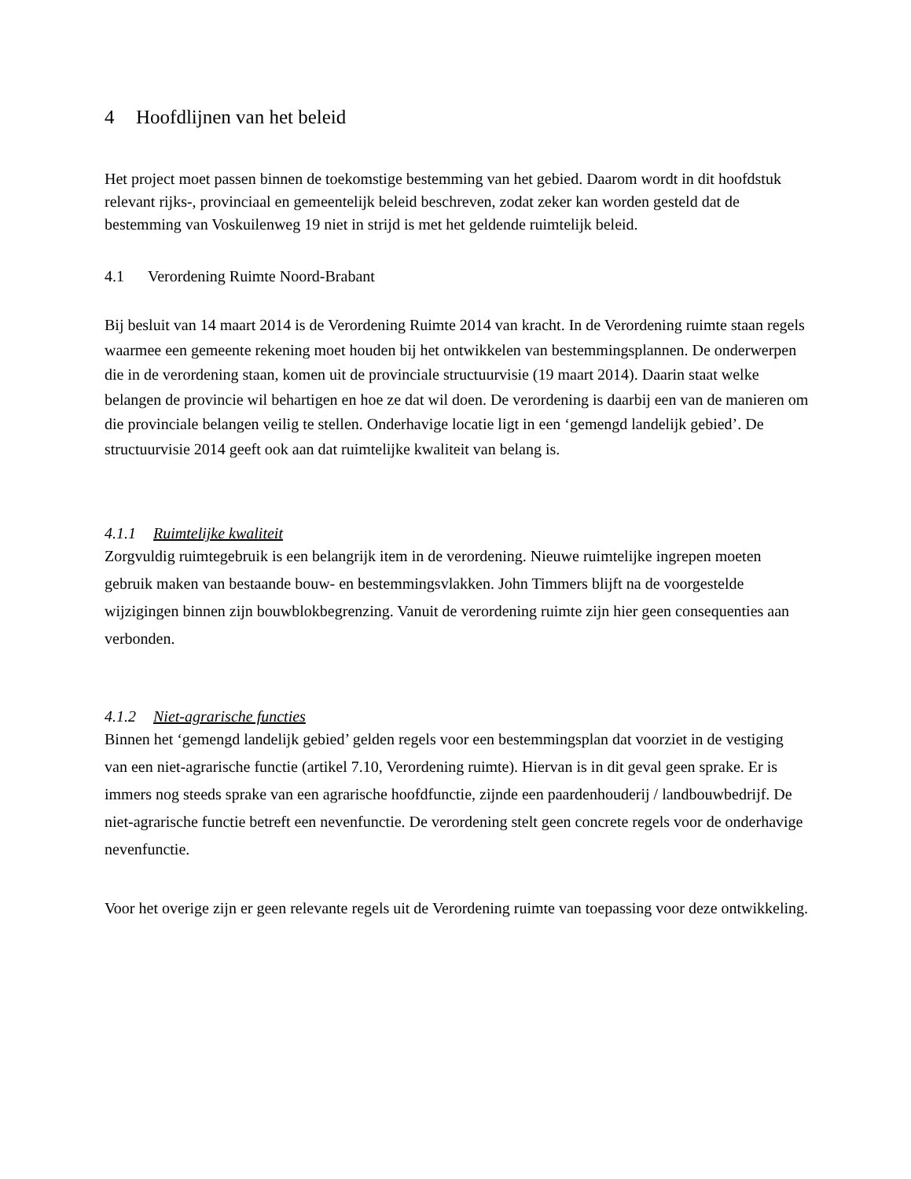4 Hoofdlijnen van het beleid
Het project moet passen binnen de toekomstige bestemming van het gebied. Daarom wordt in dit hoofdstuk relevant rijks-, provinciaal en gemeentelijk beleid beschreven, zodat zeker kan worden gesteld dat de bestemming van Voskuilenweg 19 niet in strijd is met het geldende ruimtelijk beleid.
4.1 Verordening Ruimte Noord-Brabant
Bij besluit van 14 maart 2014 is de Verordening Ruimte 2014 van kracht. In de Verordening ruimte staan regels waarmee een gemeente rekening moet houden bij het ontwikkelen van bestemmingsplannen. De onderwerpen die in de verordening staan, komen uit de provinciale structuurvisie (19 maart 2014). Daarin staat welke belangen de provincie wil behartigen en hoe ze dat wil doen. De verordening is daarbij een van de manieren om die provinciale belangen veilig te stellen. Onderhavige locatie ligt in een ‘gemengd landelijk gebied’. De structuurvisie 2014 geeft ook aan dat ruimtelijke kwaliteit van belang is.
4.1.1 Ruimtelijke kwaliteit
Zorgvuldig ruimtegebruik is een belangrijk item in de verordening. Nieuwe ruimtelijke ingrepen moeten gebruik maken van bestaande bouw- en bestemmingsvlakken. John Timmers blijft na de voorgestelde wijzigingen binnen zijn bouwblokbegrenzing. Vanuit de verordening ruimte zijn hier geen consequenties aan verbonden.
4.1.2 Niet-agrarische functies
Binnen het ‘gemengd landelijk gebied’ gelden regels voor een bestemmingsplan dat voorziet in de vestiging van een niet-agrarische functie (artikel 7.10, Verordening ruimte). Hiervan is in dit geval geen sprake. Er is immers nog steeds sprake van een agrarische hoofdfunctie, zijnde een paardenhouderij / landbouwbedrijf. De niet-agrarische functie betreft een nevenfunctie. De verordening stelt geen concrete regels voor de onderhavige nevenfunctie.
Voor het overige zijn er geen relevante regels uit de Verordening ruimte van toepassing voor deze ontwikkeling.